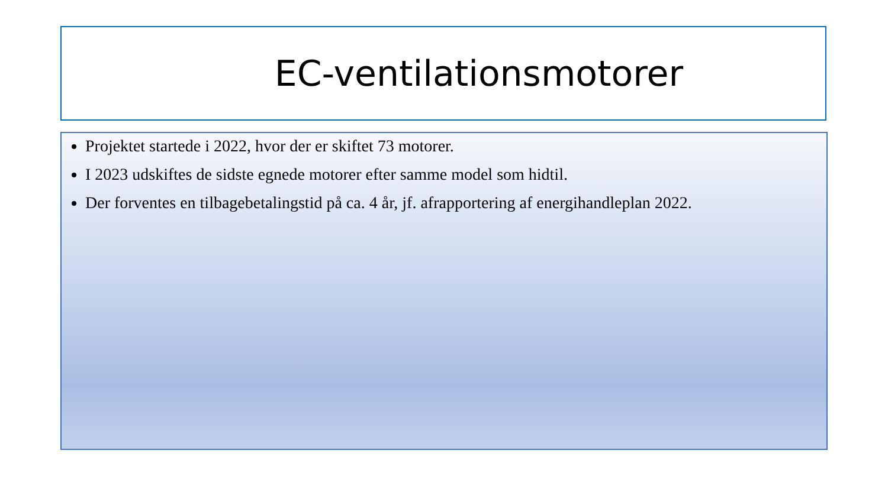EC-ventilationsmotorer
Projektet startede i 2022, hvor der er skiftet 73 motorer.
I 2023 udskiftes de sidste egnede motorer efter samme model som hidtil.
Der forventes en tilbagebetalingstid på ca. 4 år, jf. afrapportering af energihandleplan 2022.